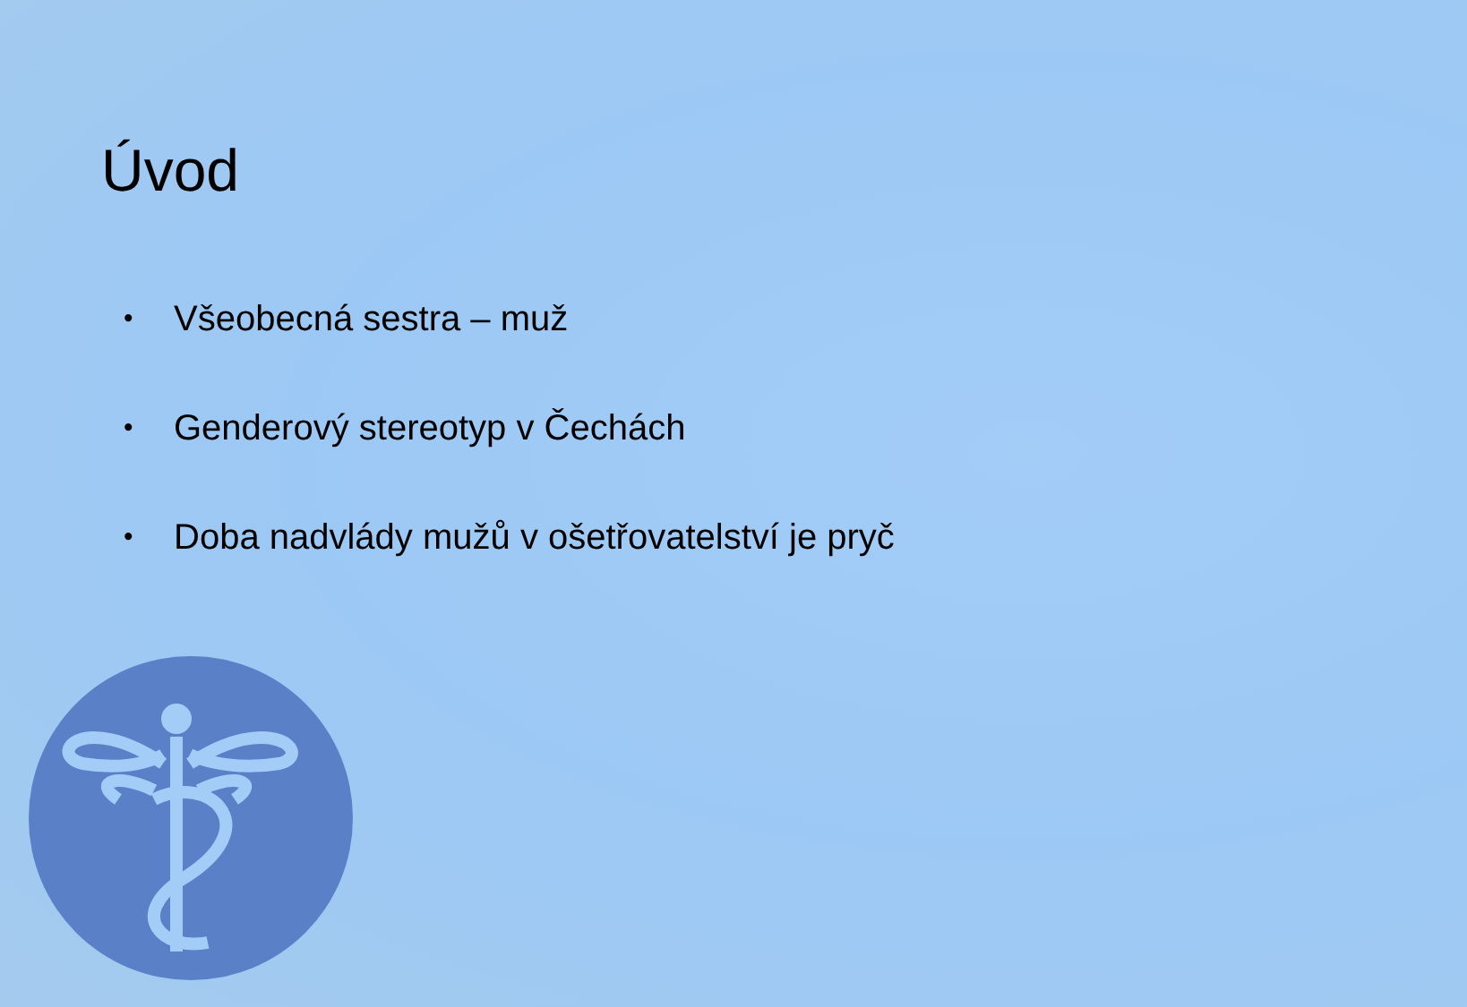Úvod
• Všeobecná sestra – muž
• Genderový stereotyp v Čechách
• Doba nadvlády mužů v ošetřovatelství je pryč